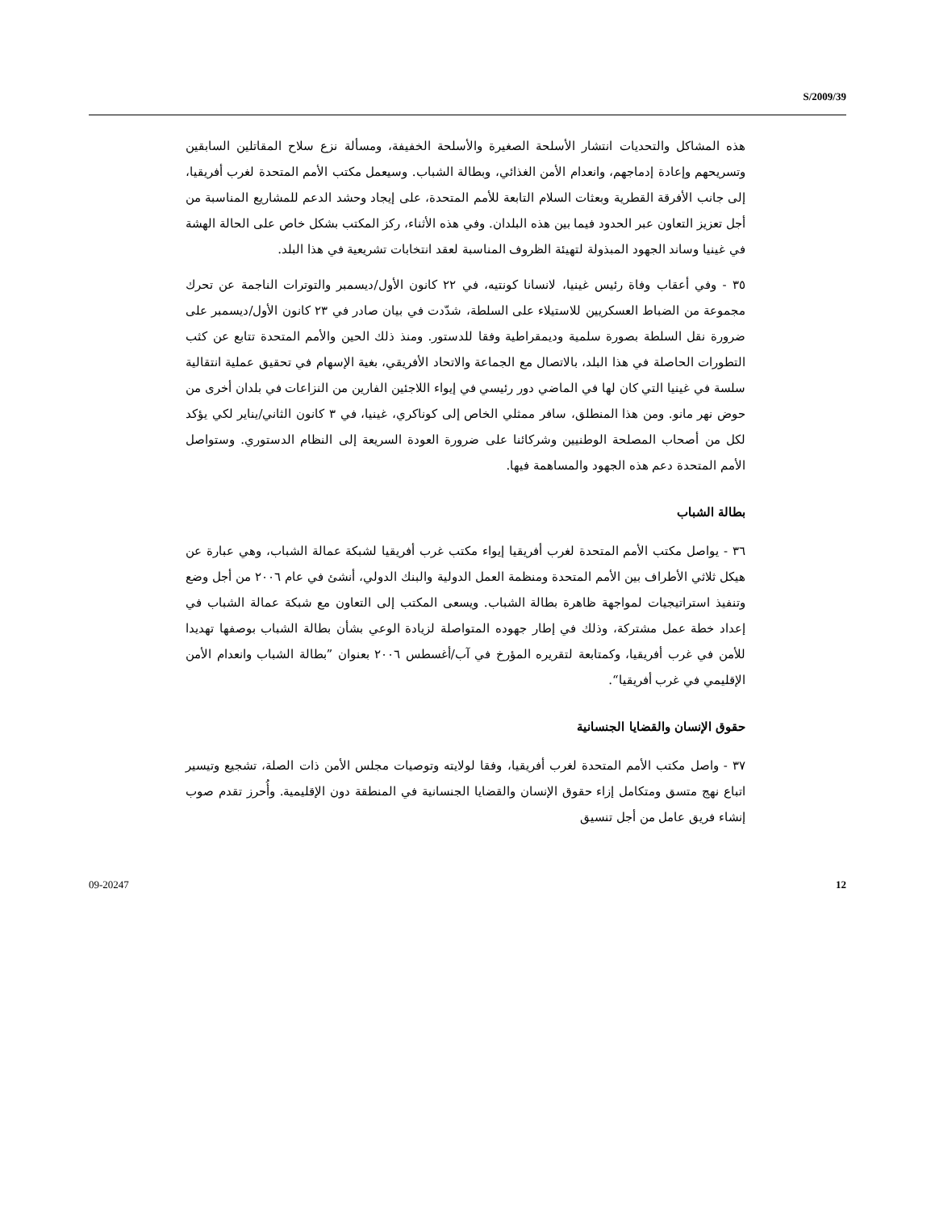S/2009/39
هذه المشاكل والتحديات انتشار الأسلحة الصغيرة والأسلحة الخفيفة، ومسألة نزع سلاح المقاتلين السابقين وتسريحهم وإعادة إدماجهم، وانعدام الأمن الغذائي، وبطالة الشباب. وسيعمل مكتب الأمم المتحدة لغرب أفريقيا، إلى جانب الأفرقة القطرية وبعثات السلام التابعة للأمم المتحدة، على إيجاد وحشد الدعم للمشاريع المناسبة من أجل تعزيز التعاون عبر الحدود فيما بين هذه البلدان. وفي هذه الأثناء، ركز المكتب بشكل خاص على الحالة الهشة في غينيا وساند الجهود المبذولة لتهيئة الظروف المناسبة لعقد انتخابات تشريعية في هذا البلد.
٣٥ - وفي أعقاب وفاة رئيس غينيا، لانسانا كونتيه، في ٢٢ كانون الأول/ديسمبر والتوترات الناجمة عن تحرك مجموعة من الضباط العسكريين للاستيلاء على السلطة، شدّدت في بيان صادر في ٢٣ كانون الأول/ديسمبر على ضرورة نقل السلطة بصورة سلمية وديمقراطية وفقا للدستور. ومنذ ذلك الحين والأمم المتحدة تتابع عن كثب التطورات الحاصلة في هذا البلد، بالاتصال مع الجماعة والاتحاد الأفريقي، بغية الإسهام في تحقيق عملية انتقالية سلسة في غينيا التي كان لها في الماضي دور رئيسي في إيواء اللاجئين الفارين من النزاعات في بلدان أخرى من حوض نهر مانو. ومن هذا المنطلق، سافر ممثلي الخاص إلى كوناكري، غينيا، في ٣ كانون الثاني/يناير لكي يؤكد لكل من أصحاب المصلحة الوطنيين وشركائنا على ضرورة العودة السريعة إلى النظام الدستوري. وستواصل الأمم المتحدة دعم هذه الجهود والمساهمة فيها.
بطالة الشباب
٣٦ - يواصل مكتب الأمم المتحدة لغرب أفريقيا إيواء مكتب غرب أفريقيا لشبكة عمالة الشباب، وهي عبارة عن هيكل ثلاثي الأطراف بين الأمم المتحدة ومنظمة العمل الدولية والبنك الدولي، أنشئ في عام ٢٠٠٦ من أجل وضع وتنفيذ استراتيجيات لمواجهة ظاهرة بطالة الشباب. ويسعى المكتب إلى التعاون مع شبكة عمالة الشباب في إعداد خطة عمل مشتركة، وذلك في إطار جهوده المتواصلة لزيادة الوعي بشأن بطالة الشباب بوصفها تهديدا للأمن في غرب أفريقيا، وكمتابعة لتقريره المؤرخ في آب/أغسطس ٢٠٠٦ بعنوان ”بطالة الشباب وانعدام الأمن الإقليمي في غرب أفريقيا“.
حقوق الإنسان والقضايا الجنسانية
٣٧ - واصل مكتب الأمم المتحدة لغرب أفريقيا، وفقا لولايته وتوصيات مجلس الأمن ذات الصلة، تشجيع وتيسير اتباع نهج متسق ومتكامل إزاء حقوق الإنسان والقضايا الجنسانية في المنطقة دون الإقليمية. وأُحرز تقدم صوب إنشاء فريق عامل من أجل تنسيق
09-20247 12